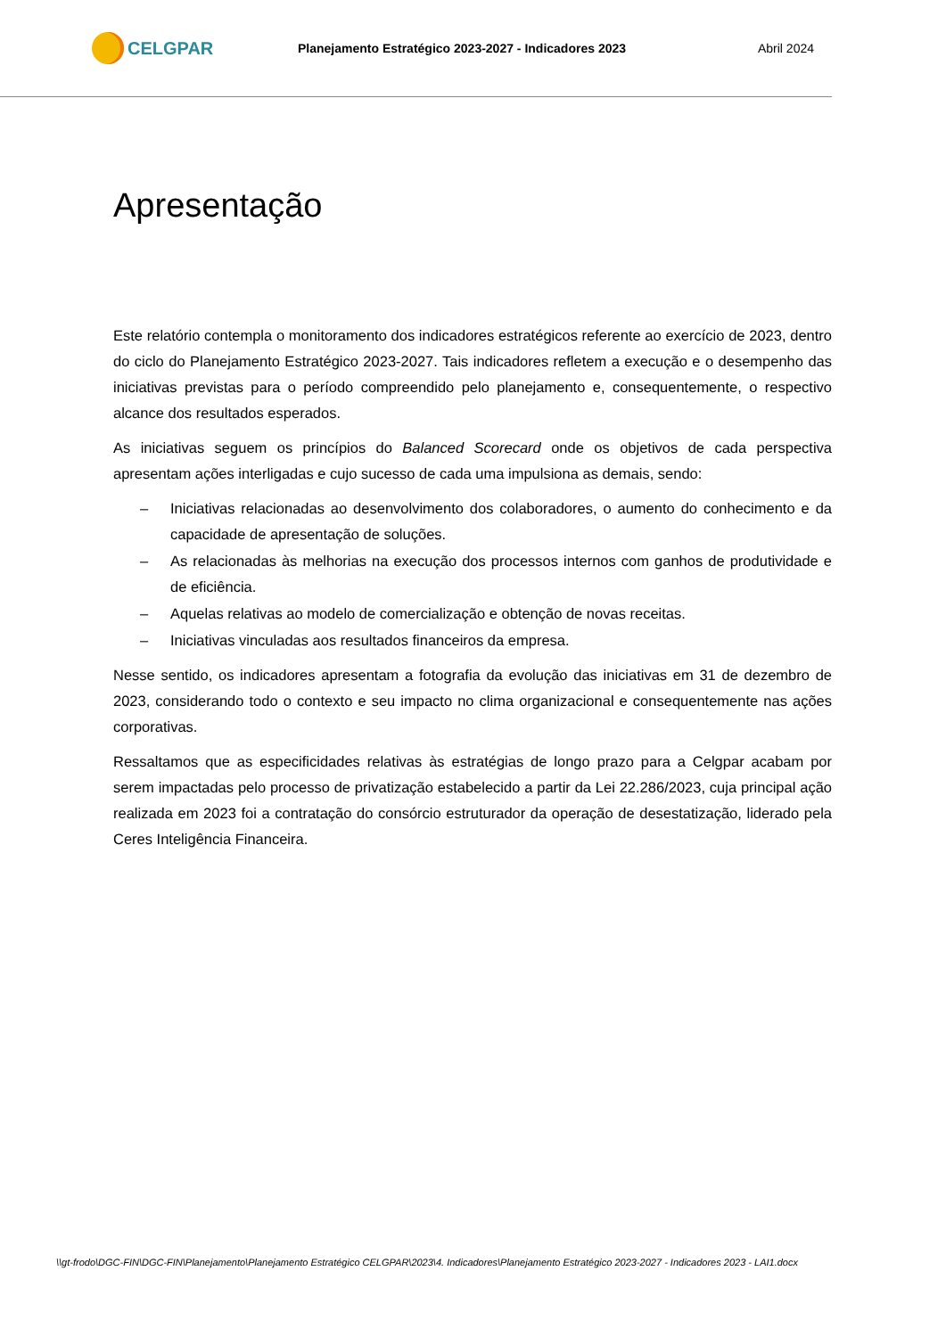CELGPAR
Planejamento Estratégico 2023-2027 - Indicadores 2023
Abril 2024
Apresentação
Este relatório contempla o monitoramento dos indicadores estratégicos referente ao exercício de 2023, dentro do ciclo do Planejamento Estratégico 2023-2027. Tais indicadores refletem a execução e o desempenho das iniciativas previstas para o período compreendido pelo planejamento e, consequentemente, o respectivo alcance dos resultados esperados.
As iniciativas seguem os princípios do Balanced Scorecard onde os objetivos de cada perspectiva apresentam ações interligadas e cujo sucesso de cada uma impulsiona as demais, sendo:
– Iniciativas relacionadas ao desenvolvimento dos colaboradores, o aumento do conhecimento e da capacidade de apresentação de soluções.
– As relacionadas às melhorias na execução dos processos internos com ganhos de produtividade e de eficiência.
– Aquelas relativas ao modelo de comercialização e obtenção de novas receitas.
– Iniciativas vinculadas aos resultados financeiros da empresa.
Nesse sentido, os indicadores apresentam a fotografia da evolução das iniciativas em 31 de dezembro de 2023, considerando todo o contexto e seu impacto no clima organizacional e consequentemente nas ações corporativas.
Ressaltamos que as especificidades relativas às estratégias de longo prazo para a Celgpar acabam por serem impactadas pelo processo de privatização estabelecido a partir da Lei 22.286/2023, cuja principal ação realizada em 2023 foi a contratação do consórcio estruturador da operação de desestatização, liderado pela Ceres Inteligência Financeira.
\\gt-frodo\DGC-FIN\DGC-FIN\Planejamento\Planejamento Estratégico CELGPAR\2023\4. Indicadores\Planejamento Estratégico 2023-2027 - Indicadores 2023 - LAI1.docx